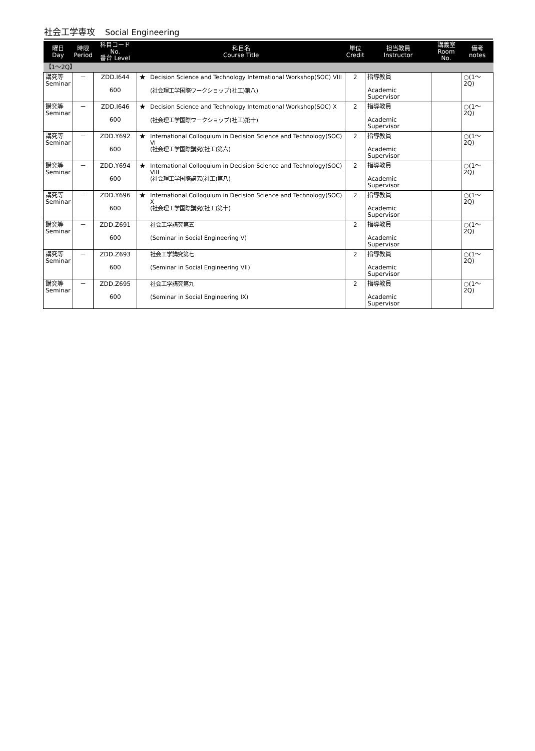社会工学専攻 Social Engineering
| 曜日 Day | 時限 Period | 科目コード No. 番台 Level | 科目名 Course Title | | 単位 Credit | 担当教員 Instructor | 講義室 Room No. | 備考 notes |
| --- | --- | --- | --- | --- | --- | --- | --- | --- |
| 【1～2Q】 | | | | | | | | |
| 講究等 Seminar | － | ZDD.I644 600 | ★ | Decision Science and Technology International Workshop(SOC) VIII (社会理工学国際ワークショップ(社工)第八) | 2 | 指導教員 Academic Supervisor | | ○(1～2Q) |
| 講究等 Seminar | － | ZDD.I646 600 | ★ | Decision Science and Technology International Workshop(SOC) X (社会理工学国際ワークショップ(社工)第十) | 2 | 指導教員 Academic Supervisor | | ○(1～2Q) |
| 講究等 Seminar | － | ZDD.Y692 600 | ★ | International Colloquium in Decision Science and Technology(SOC) VI (社会理工学国際講究(社工)第六) | 2 | 指導教員 Academic Supervisor | | ○(1～2Q) |
| 講究等 Seminar | － | ZDD.Y694 600 | ★ | International Colloquium in Decision Science and Technology(SOC) VIII (社会理工学国際講究(社工)第八) | 2 | 指導教員 Academic Supervisor | | ○(1～2Q) |
| 講究等 Seminar | － | ZDD.Y696 600 | ★ | International Colloquium in Decision Science and Technology(SOC) X (社会理工学国際講究(社工)第十) | 2 | 指導教員 Academic Supervisor | | ○(1～2Q) |
| 講究等 Seminar | － | ZDD.Z691 600 | | 社会工学講究第五 (Seminar in Social Engineering V) | 2 | 指導教員 Academic Supervisor | | ○(1～2Q) |
| 講究等 Seminar | － | ZDD.Z693 600 | | 社会工学講究第七 (Seminar in Social Engineering VII) | 2 | 指導教員 Academic Supervisor | | ○(1～2Q) |
| 講究等 Seminar | － | ZDD.Z695 600 | | 社会工学講究第九 (Seminar in Social Engineering IX) | 2 | 指導教員 Academic Supervisor | | ○(1～2Q) |